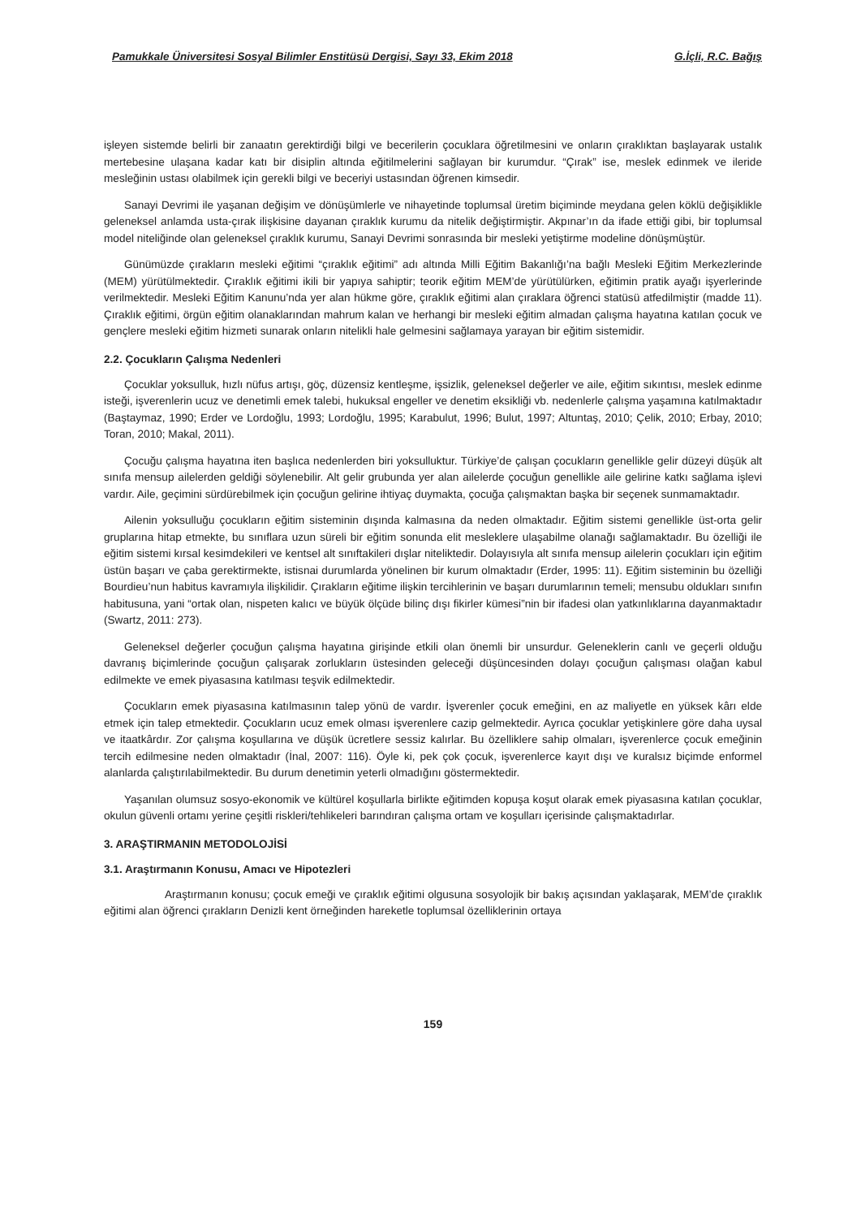Pamukkale Üniversitesi Sosyal Bilimler Enstitüsü Dergisi, Sayı 33, Ekim 2018 G.İçli, R.C. Bağış
işleyen sistemde belirli bir zanaatın gerektirdiği bilgi ve becerilerin çocuklara öğretilmesini ve onların çıraklıktan başlayarak ustalık mertebesine ulaşana kadar katı bir disiplin altında eğitilmelerini sağlayan bir kurumdur. “Çırak” ise, meslek edinmek ve ileride mesleğinin ustası olabilmek için gerekli bilgi ve beceriyi ustasından öğrenen kimsedir.
Sanayi Devrimi ile yaşanan değişim ve dönüşümlerle ve nihayetinde toplumsal üretim biçiminde meydana gelen köklü değişiklikle geleneksel anlamda usta-çırak ilişkisine dayanan çıraklık kurumu da nitelik değiştirmiştir. Akpınar’ın da ifade ettiği gibi, bir toplumsal model niteliğinde olan geleneksel çıraklık kurumu, Sanayi Devrimi sonrasında bir mesleki yetiştirme modeline dönüşmüştür.
Günümüzde çırakların mesleki eğitimi “çıraklık eğitimi” adı altında Milli Eğitim Bakanlığı’na bağlı Mesleki Eğitim Merkezlerinde (MEM) yürütülmektedir. Çıraklık eğitimi ikili bir yapıya sahiptir; teorik eğitim MEM’de yürütülürken, eğitimin pratik ayağı işyerlerinde verilmektedir. Mesleki Eğitim Kanunu’nda yer alan hükme göre, çıraklık eğitimi alan çıraklara öğrenci statüsü atfedilmiştir (madde 11). Çıraklık eğitimi, örgün eğitim olanaklarından mahrum kalan ve herhangi bir mesleki eğitim almadan çalışma hayatına katılan çocuk ve gençlere mesleki eğitim hizmeti sunarak onların nitelikli hale gelmesini sağlamaya yarayan bir eğitim sistemidir.
2.2. Çocukların Çalışma Nedenleri
Çocuklar yoksulluk, hızlı nüfus artışı, göç, düzensiz kentleşme, işsizlik, geleneksel değerler ve aile, eğitim sıkıntısı, meslek edinme isteği, işverenlerin ucuz ve denetimli emek talebi, hukuksal engeller ve denetim eksikliği vb. nedenlerle çalışma yaşamına katılmaktadır (Baştaymaz, 1990; Erder ve Lordoğlu, 1993; Lordoğlu, 1995; Karabulut, 1996; Bulut, 1997; Altuntaş, 2010; Çelik, 2010; Erbay, 2010; Toran, 2010; Makal, 2011).
Çocuğu çalışma hayatına iten başlıca nedenlerden biri yoksulluktur. Türkiye’de çalışan çocukların genellikle gelir düzeyi düşük alt sınıfa mensup ailelerden geldiği söylenebilir. Alt gelir grubunda yer alan ailelerde çocuğun genellikle aile gelirine katkı sağlama işlevi vardır. Aile, geçimini sürdürebilmek için çocuğun gelirine ihtiyaç duymakta, çocuğa çalışmaktan başka bir seçenek sunmamaktadır.
Ailenin yoksulluğu çocukların eğitim sisteminin dışında kalmasına da neden olmaktadır. Eğitim sistemi genellikle üst-orta gelir gruplarına hitap etmekte, bu sınıflara uzun süreli bir eğitim sonunda elit mesleklere ulaşabilme olanağı sağlamaktadır. Bu özelliği ile eğitim sistemi kırsal kesimdekileri ve kentsel alt sınıftakileri dışlar niteliktedir. Dolayısıyla alt sınıfa mensup ailelerin çocukları için eğitim üstün başarı ve çaba gerektirmekte, istisnai durumlarda yönelinen bir kurum olmaktadır (Erder, 1995: 11). Eğitim sisteminin bu özelliği Bourdieu’nun habitus kavramıyla ilişkilidir. Çırakların eğitime ilişkin tercihlerinin ve başarı durumlarının temeli; mensubu oldukları sınıfın habitusuna, yani “ortak olan, nispeten kalıcı ve büyük ölçüde bilinç dışı fikirler kümesi”nin bir ifadesi olan yatkınlıklarına dayanmaktadır (Swartz, 2011: 273).
Geleneksel değerler çocuğun çalışma hayatına girişinde etkili olan önemli bir unsurdur. Geleneklerin canlı ve geçerli olduğu davranış biçimlerinde çocuğun çalışarak zorlukların üstesinden geleceği düşüncesinden dolayı çocuğun çalışması olağan kabul edilmekte ve emek piyasasına katılması teşvik edilmektedir.
Çocukların emek piyasasına katılmasının talep yönü de vardır. İşverenler çocuk emeğini, en az maliyetle en yüksek kârı elde etmek için talep etmektedir. Çocukların ucuz emek olması işverenlere cazip gelmektedir. Ayrıca çocuklar yetişkinlere göre daha uysal ve itaatkârdır. Zor çalışma koşullarına ve düşük ücretlere sessiz kalırlar. Bu özelliklere sahip olmaları, işverenlerce çocuk emeğinin tercih edilmesine neden olmaktadır (İnal, 2007: 116). Öyle ki, pek çok çocuk, işverenlerce kayıt dışı ve kuralsız biçimde enformel alanlarda çalıştırılabilmektedir. Bu durum denetimin yeterli olmadığını göstermektedir.
Yaşanılan olumsuz sosyo-ekonomik ve kültürel koşullarla birlikte eğitimden kopuşa koşut olarak emek piyasasına katılan çocuklar, okulun güvenli ortamı yerine çeşitli riskleri/tehlikeleri barındıran çalışma ortam ve koşulları içerisinde çalışmaktadırlar.
3. ARAŞTIRMANIN METODOLOJİSİ
3.1. Araştırmanın Konusu, Amacı ve Hipotezleri
Araştırmanın konusu; çocuk emeği ve çıraklık eğitimi olgusuna sosyolojik bir bakış açısından yaklaşarak, MEM’de çıraklık eğitimi alan öğrenci çırakların Denizli kent örneğinden hareketle toplumsal özelliklerinin ortaya
159